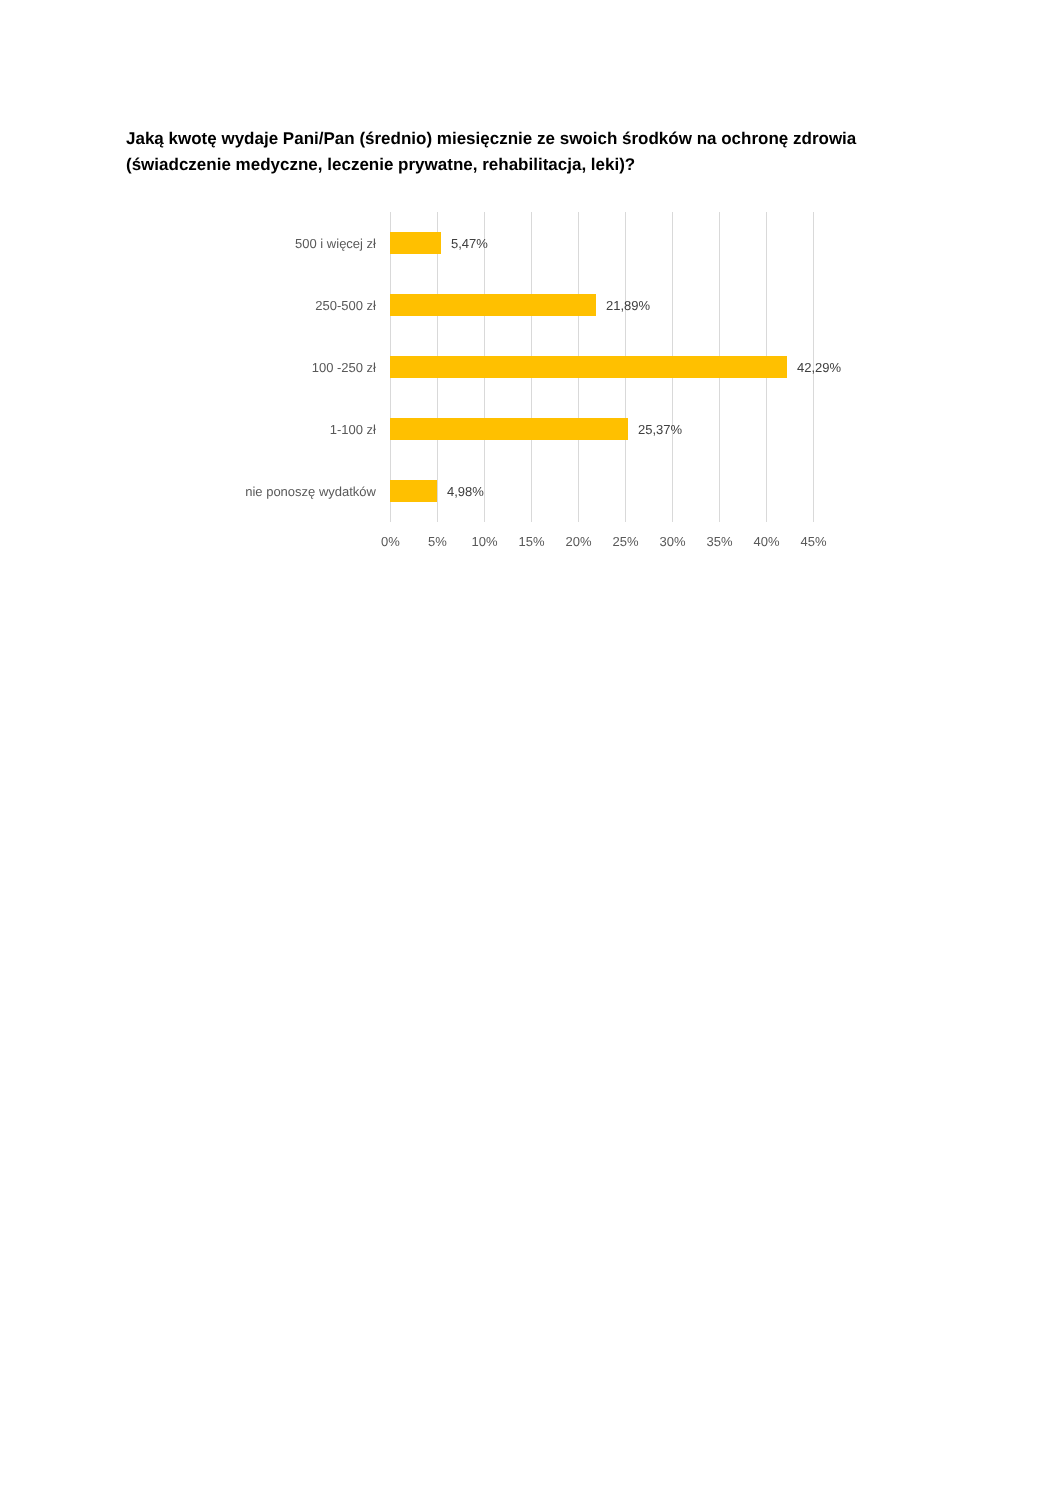Jaką kwotę wydaje Pani/Pan (średnio) miesięcznie ze swoich środków na ochronę zdrowia (świadczenie medyczne, leczenie prywatne, rehabilitacja, leki)?
500 i więcej zł 5,47%
250-500 zł 21,89%
100 -250 zł 42,29%
1-100 zł 25,37%
nie ponoszę wydatków 4,98%
0% 5% 10% 15% 20% 25% 30% 35% 40% 45%